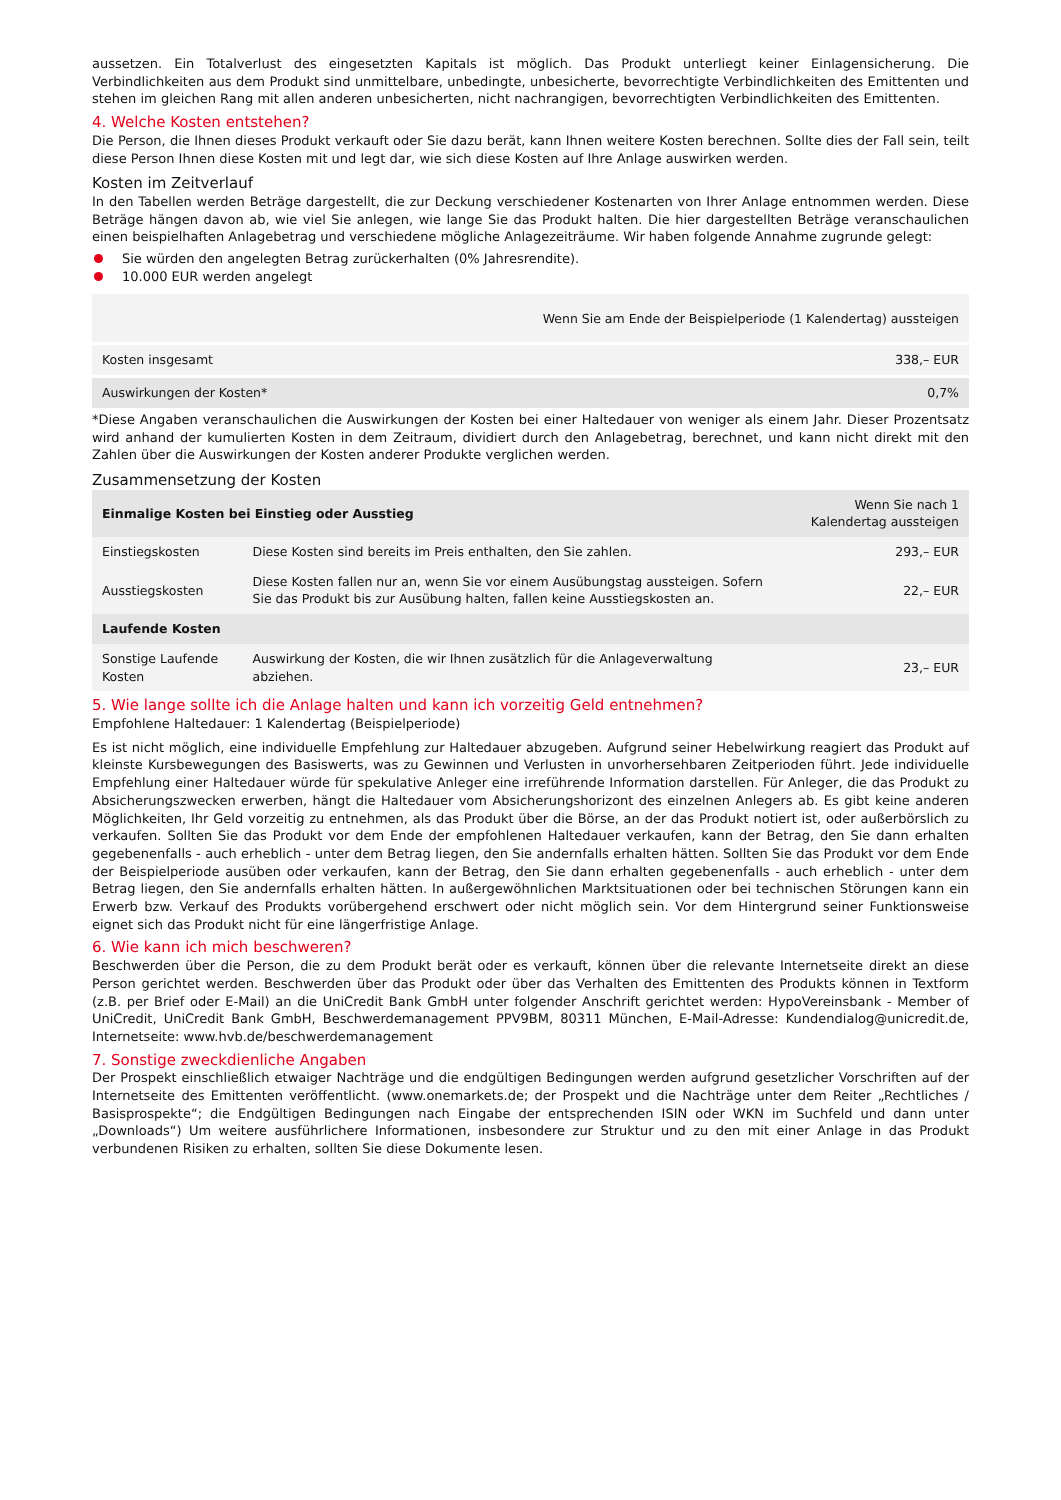aussetzen. Ein Totalverlust des eingesetzten Kapitals ist möglich. Das Produkt unterliegt keiner Einlagensicherung. Die Verbindlichkeiten aus dem Produkt sind unmittelbare, unbedingte, unbesicherte, bevorrechtigte Verbindlichkeiten des Emittenten und stehen im gleichen Rang mit allen anderen unbesicherten, nicht nachrangigen, bevorrechtigten Verbindlichkeiten des Emittenten.
4. Welche Kosten entstehen?
Die Person, die Ihnen dieses Produkt verkauft oder Sie dazu berät, kann Ihnen weitere Kosten berechnen. Sollte dies der Fall sein, teilt diese Person Ihnen diese Kosten mit und legt dar, wie sich diese Kosten auf Ihre Anlage auswirken werden.
Kosten im Zeitverlauf
In den Tabellen werden Beträge dargestellt, die zur Deckung verschiedener Kostenarten von Ihrer Anlage entnommen werden. Diese Beträge hängen davon ab, wie viel Sie anlegen, wie lange Sie das Produkt halten. Die hier dargestellten Beträge veranschaulichen einen beispielhaften Anlagebetrag und verschiedene mögliche Anlagezeiträume. Wir haben folgende Annahme zugrunde gelegt:
Sie würden den angelegten Betrag zurückerhalten (0% Jahresrendite).
10.000 EUR werden angelegt
| | Wenn Sie am Ende der Beispielperiode (1 Kalendertag) aussteigen |
| --- | --- |
| Kosten insgesamt | 338,– EUR |
| Auswirkungen der Kosten* | 0,7% |
*Diese Angaben veranschaulichen die Auswirkungen der Kosten bei einer Haltedauer von weniger als einem Jahr. Dieser Prozentsatz wird anhand der kumulierten Kosten in dem Zeitraum, dividiert durch den Anlagebetrag, berechnet, und kann nicht direkt mit den Zahlen über die Auswirkungen der Kosten anderer Produkte verglichen werden.
Zusammensetzung der Kosten
| Einmalige Kosten bei Einstieg oder Ausstieg | | Wenn Sie nach 1 Kalendertag aussteigen |
| --- | --- | --- |
| Einstiegskosten | Diese Kosten sind bereits im Preis enthalten, den Sie zahlen. | 293,– EUR |
| Ausstiegskosten | Diese Kosten fallen nur an, wenn Sie vor einem Ausübungstag aussteigen. Sofern Sie das Produkt bis zur Ausübung halten, fallen keine Ausstiegskosten an. | 22,– EUR |
| Laufende Kosten | | |
| Sonstige Laufende Kosten | Auswirkung der Kosten, die wir Ihnen zusätzlich für die Anlageverwaltung abziehen. | 23,– EUR |
5. Wie lange sollte ich die Anlage halten und kann ich vorzeitig Geld entnehmen?
Empfohlene Haltedauer: 1 Kalendertag (Beispielperiode)
Es ist nicht möglich, eine individuelle Empfehlung zur Haltedauer abzugeben. Aufgrund seiner Hebelwirkung reagiert das Produkt auf kleinste Kursbewegungen des Basiswerts, was zu Gewinnen und Verlusten in unvorhersehbaren Zeitperioden führt. Jede individuelle Empfehlung einer Haltedauer würde für spekulative Anleger eine irreführende Information darstellen. Für Anleger, die das Produkt zu Absicherungszwecken erwerben, hängt die Haltedauer vom Absicherungshorizont des einzelnen Anlegers ab. Es gibt keine anderen Möglichkeiten, Ihr Geld vorzeitig zu entnehmen, als das Produkt über die Börse, an der das Produkt notiert ist, oder außerbörslich zu verkaufen. Sollten Sie das Produkt vor dem Ende der empfohlenen Haltedauer verkaufen, kann der Betrag, den Sie dann erhalten gegebenenfalls - auch erheblich - unter dem Betrag liegen, den Sie andernfalls erhalten hätten. Sollten Sie das Produkt vor dem Ende der Beispielperiode ausüben oder verkaufen, kann der Betrag, den Sie dann erhalten gegebenenfalls - auch erheblich - unter dem Betrag liegen, den Sie andernfalls erhalten hätten. In außergewöhnlichen Marktsituationen oder bei technischen Störungen kann ein Erwerb bzw. Verkauf des Produkts vorübergehend erschwert oder nicht möglich sein. Vor dem Hintergrund seiner Funktionsweise eignet sich das Produkt nicht für eine längerfristige Anlage.
6. Wie kann ich mich beschweren?
Beschwerden über die Person, die zu dem Produkt berät oder es verkauft, können über die relevante Internetseite direkt an diese Person gerichtet werden. Beschwerden über das Produkt oder über das Verhalten des Emittenten des Produkts können in Textform (z.B. per Brief oder E-Mail) an die UniCredit Bank GmbH unter folgender Anschrift gerichtet werden: HypoVereinsbank - Member of UniCredit, UniCredit Bank GmbH, Beschwerdemanagement PPV9BM, 80311 München, E-Mail-Adresse: Kundendialog@unicredit.de, Internetseite: www.hvb.de/beschwerdemanagement
7. Sonstige zweckdienliche Angaben
Der Prospekt einschließlich etwaiger Nachträge und die endgültigen Bedingungen werden aufgrund gesetzlicher Vorschriften auf der Internetseite des Emittenten veröffentlicht. (www.onemarkets.de; der Prospekt und die Nachträge unter dem Reiter „Rechtliches / Basisprospekte“; die Endgültigen Bedingungen nach Eingabe der entsprechenden ISIN oder WKN im Suchfeld und dann unter „Downloads“) Um weitere ausführlichere Informationen, insbesondere zur Struktur und zu den mit einer Anlage in das Produkt verbundenen Risiken zu erhalten, sollten Sie diese Dokumente lesen.